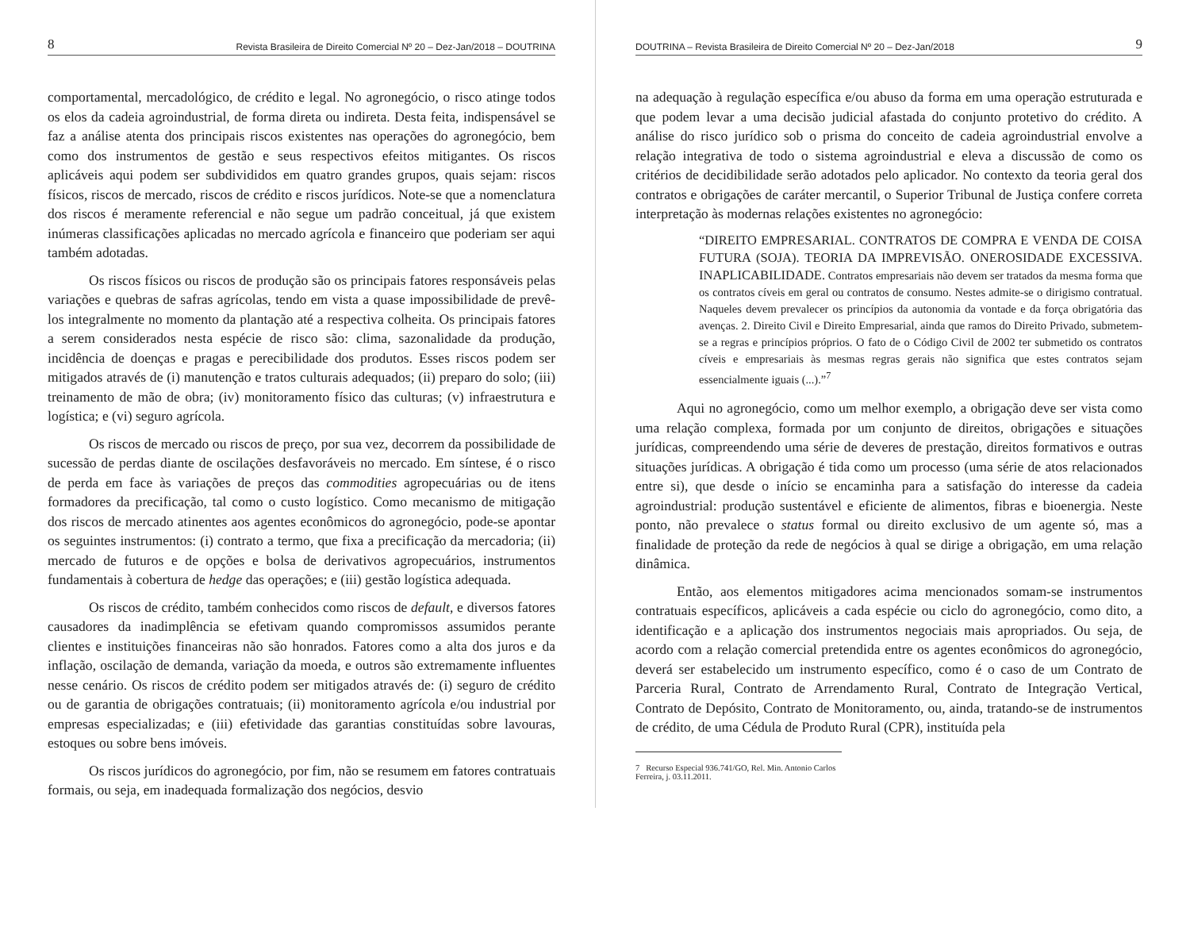8 Revista Brasileira de Direito Comercial Nº 20 – Dez-Jan/2018 – DOUTRINA
comportamental, mercadológico, de crédito e legal. No agronegócio, o risco atinge todos os elos da cadeia agroindustrial, de forma direta ou indireta. Desta feita, indispensável se faz a análise atenta dos principais riscos existentes nas operações do agronegócio, bem como dos instrumentos de gestão e seus respectivos efeitos mitigantes. Os riscos aplicáveis aqui podem ser subdivididos em quatro grandes grupos, quais sejam: riscos físicos, riscos de mercado, riscos de crédito e riscos jurídicos. Note-se que a nomenclatura dos riscos é meramente referencial e não segue um padrão conceitual, já que existem inúmeras classificações aplicadas no mercado agrícola e financeiro que poderiam ser aqui também adotadas.
Os riscos físicos ou riscos de produção são os principais fatores responsáveis pelas variações e quebras de safras agrícolas, tendo em vista a quase impossibilidade de prevê-los integralmente no momento da plantação até a respectiva colheita. Os principais fatores a serem considerados nesta espécie de risco são: clima, sazonalidade da produção, incidência de doenças e pragas e perecibilidade dos produtos. Esses riscos podem ser mitigados através de (i) manutenção e tratos culturais adequados; (ii) preparo do solo; (iii) treinamento de mão de obra; (iv) monitoramento físico das culturas; (v) infraestrutura e logística; e (vi) seguro agrícola.
Os riscos de mercado ou riscos de preço, por sua vez, decorrem da possibilidade de sucessão de perdas diante de oscilações desfavoráveis no mercado. Em síntese, é o risco de perda em face às variações de preços das commodities agropecuárias ou de itens formadores da precificação, tal como o custo logístico. Como mecanismo de mitigação dos riscos de mercado atinentes aos agentes econômicos do agronegócio, pode-se apontar os seguintes instrumentos: (i) contrato a termo, que fixa a precificação da mercadoria; (ii) mercado de futuros e de opções e bolsa de derivativos agropecuários, instrumentos fundamentais à cobertura de hedge das operações; e (iii) gestão logística adequada.
Os riscos de crédito, também conhecidos como riscos de default, e diversos fatores causadores da inadimplência se efetivam quando compromissos assumidos perante clientes e instituições financeiras não são honrados. Fatores como a alta dos juros e da inflação, oscilação de demanda, variação da moeda, e outros são extremamente influentes nesse cenário. Os riscos de crédito podem ser mitigados através de: (i) seguro de crédito ou de garantia de obrigações contratuais; (ii) monitoramento agrícola e/ou industrial por empresas especializadas; e (iii) efetividade das garantias constituídas sobre lavouras, estoques ou sobre bens imóveis.
Os riscos jurídicos do agronegócio, por fim, não se resumem em fatores contratuais formais, ou seja, em inadequada formalização dos negócios, desvio
DOUTRINA – Revista Brasileira de Direito Comercial Nº 20 – Dez-Jan/2018 9
na adequação à regulação específica e/ou abuso da forma em uma operação estruturada e que podem levar a uma decisão judicial afastada do conjunto protetivo do crédito. A análise do risco jurídico sob o prisma do conceito de cadeia agroindustrial envolve a relação integrativa de todo o sistema agroindustrial e eleva a discussão de como os critérios de decidibilidade serão adotados pelo aplicador. No contexto da teoria geral dos contratos e obrigações de caráter mercantil, o Superior Tribunal de Justiça confere correta interpretação às modernas relações existentes no agronegócio:
“DIREITO EMPRESARIAL. CONTRATOS DE COMPRA E VENDA DE COISA FUTURA (SOJA). TEORIA DA IMPREVISÃO. ONEROSIDADE EXCESSIVA. INAPLICABILIDADE. Contratos empresariais não devem ser tratados da mesma forma que os contratos cíveis em geral ou contratos de consumo. Nestes admite-se o dirigismo contratual. Naqueles devem prevalecer os princípios da autonomia da vontade e da força obrigatória das avenças. 2. Direito Civil e Direito Empresarial, ainda que ramos do Direito Privado, submetem-se a regras e princípios próprios. O fato de o Código Civil de 2002 ter submetido os contratos cíveis e empresariais às mesmas regras gerais não significa que estes contratos sejam essencialmente iguais (...).”<sup>7</sup>
Aqui no agronegócio, como um melhor exemplo, a obrigação deve ser vista como uma relação complexa, formada por um conjunto de direitos, obrigações e situações jurídicas, compreendendo uma série de deveres de prestação, direitos formativos e outras situações jurídicas. A obrigação é tida como um processo (uma série de atos relacionados entre si), que desde o início se encaminha para a satisfação do interesse da cadeia agroindustrial: produção sustentável e eficiente de alimentos, fibras e bioenergia. Neste ponto, não prevalece o status formal ou direito exclusivo de um agente só, mas a finalidade de proteção da rede de negócios à qual se dirige a obrigação, em uma relação dinâmica.
Então, aos elementos mitigadores acima mencionados somam-se instrumentos contratuais específicos, aplicáveis a cada espécie ou ciclo do agronegócio, como dito, a identificação e a aplicação dos instrumentos negociais mais apropriados. Ou seja, de acordo com a relação comercial pretendida entre os agentes econômicos do agronegócio, deverá ser estabelecido um instrumento específico, como é o caso de um Contrato de Parceria Rural, Contrato de Arrendamento Rural, Contrato de Integração Vertical, Contrato de Depósito, Contrato de Monitoramento, ou, ainda, tratando-se de instrumentos de crédito, de uma Cédula de Produto Rural (CPR), instituída pela
7 Recurso Especial 936.741/GO, Rel. Min. Antonio Carlos Ferreira, j. 03.11.2011.